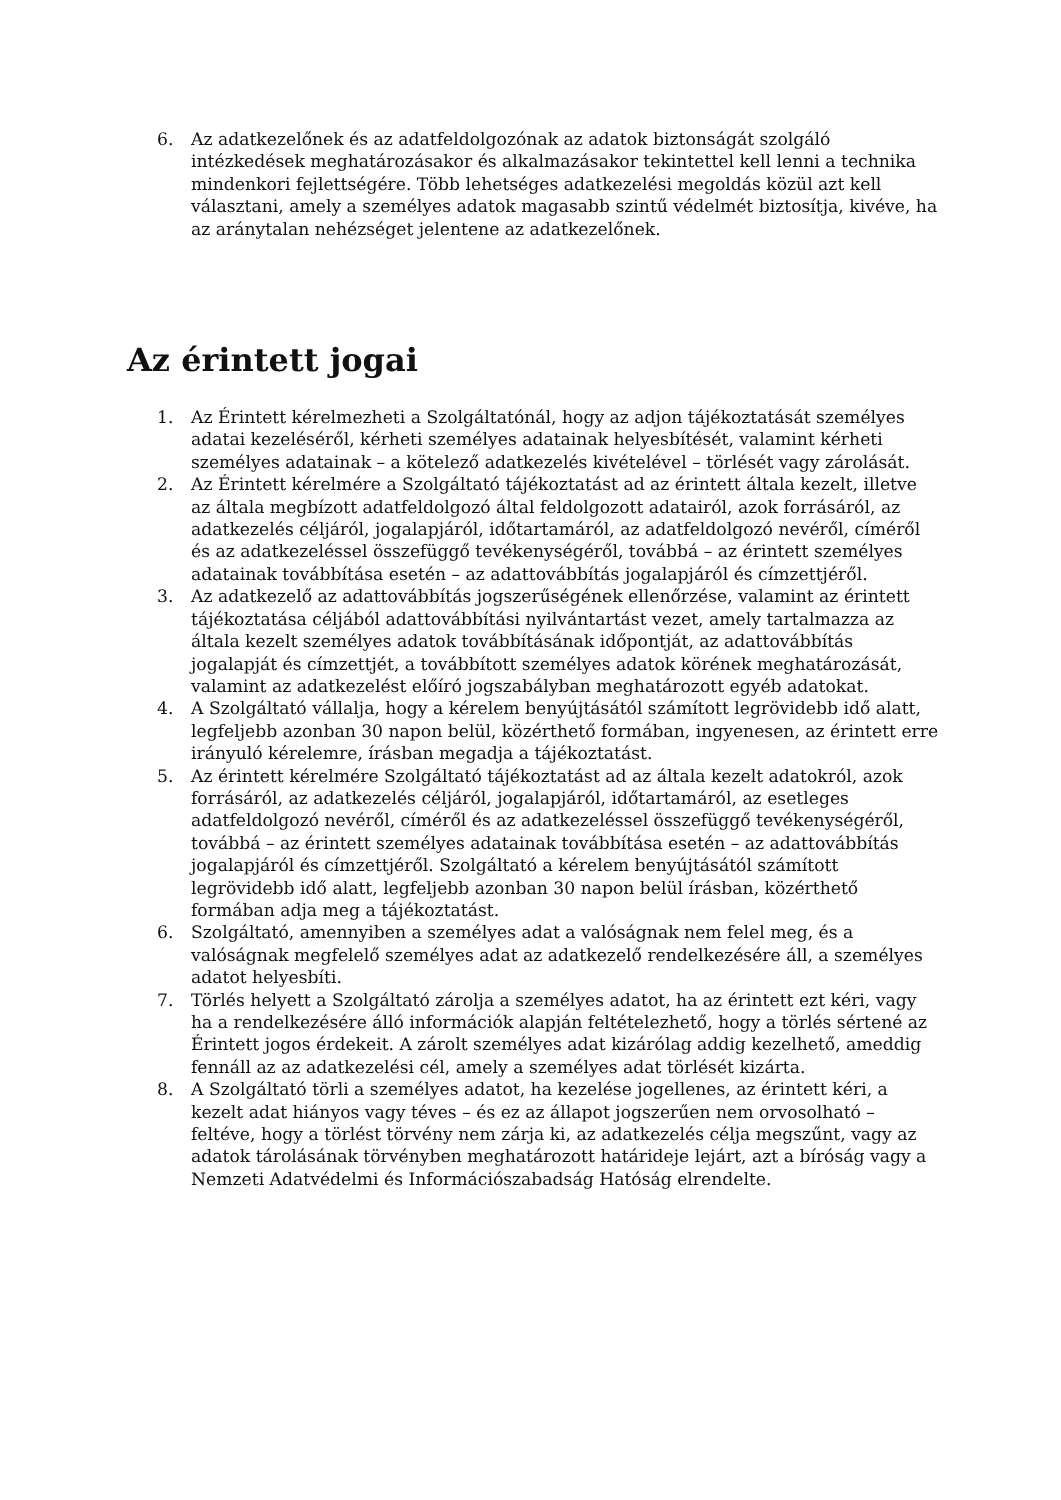6. Az adatkezelőnek és az adatfeldolgozónak az adatok biztonságát szolgáló intézkedések meghatározásakor és alkalmazásakor tekintettel kell lenni a technika mindenkori fejlettségére. Több lehetséges adatkezelési megoldás közül azt kell választani, amely a személyes adatok magasabb szintű védelmét biztosítja, kivéve, ha az aránytalan nehézséget jelentene az adatkezelőnek.
Az érintett jogai
1. Az Érintett kérelmezheti a Szolgáltatónál, hogy az adjon tájékoztatását személyes adatai kezeléséről, kérheti személyes adatainak helyesbítését, valamint kérheti személyes adatainak – a kötelező adatkezelés kivételével – törlését vagy zárolását.
2. Az Érintett kérelmére a Szolgáltató tájékoztatást ad az érintett általa kezelt, illetve az általa megbízott adatfeldolgozó által feldolgozott adatairól, azok forrásáról, az adatkezelés céljáról, jogalapjáról, időtartamáról, az adatfeldolgozó nevéről, címéről és az adatkezeléssel összefüggő tevékenységéről, továbbá – az érintett személyes adatainak továbbítása esetén – az adattovábbítás jogalapjáról és címzettjéről.
3. Az adatkezelő az adattovábbítás jogszerűségének ellenőrzése, valamint az érintett tájékoztatása céljából adattovábbítási nyilvántartást vezet, amely tartalmazza az általa kezelt személyes adatok továbbításának időpontját, az adattovábbítás jogalapját és címzettjét, a továbbított személyes adatok körének meghatározását, valamint az adatkezelést előíró jogszabályban meghatározott egyéb adatokat.
4. A Szolgáltató vállalja, hogy a kérelem benyújtásától számított legrövidebb idő alatt, legfeljebb azonban 30 napon belül, közérthető formában, ingyenesen, az érintett erre irányuló kérelemre, írásban megadja a tájékoztatást.
5. Az érintett kérelmére Szolgáltató tájékoztatást ad az általa kezelt adatokról, azok forrásáról, az adatkezelés céljáról, jogalapjáról, időtartamáról, az esetleges adatfeldolgozó nevéről, címéről és az adatkezeléssel összefüggő tevékenységéről, továbbá – az érintett személyes adatainak továbbítása esetén – az adattovábbítás jogalapjáról és címzettjéről. Szolgáltató a kérelem benyújtásától számított legrövidebb idő alatt, legfeljebb azonban 30 napon belül írásban, közérthető formában adja meg a tájékoztatást.
6. Szolgáltató, amennyiben a személyes adat a valóságnak nem felel meg, és a valóságnak megfelelő személyes adat az adatkezelő rendelkezésére áll, a személyes adatot helyesbíti.
7. Törlés helyett a Szolgáltató zárolja a személyes adatot, ha az érintett ezt kéri, vagy ha a rendelkezésére álló információk alapján feltételezhető, hogy a törlés sértené az Érintett jogos érdekeit. A zárolt személyes adat kizárólag addig kezelhető, ameddig fennáll az az adatkezelési cél, amely a személyes adat törlését kizárta.
8. A Szolgáltató törli a személyes adatot, ha kezelése jogellenes, az érintett kéri, a kezelt adat hiányos vagy téves – és ez az állapot jogszerűen nem orvosolható – feltéve, hogy a törlést törvény nem zárja ki, az adatkezelés célja megszűnt, vagy az adatok tárolásának törvényben meghatározott határideje lejárt, azt a bíróság vagy a Nemzeti Adatvédelmi és Információszabadság Hatóság elrendelte.